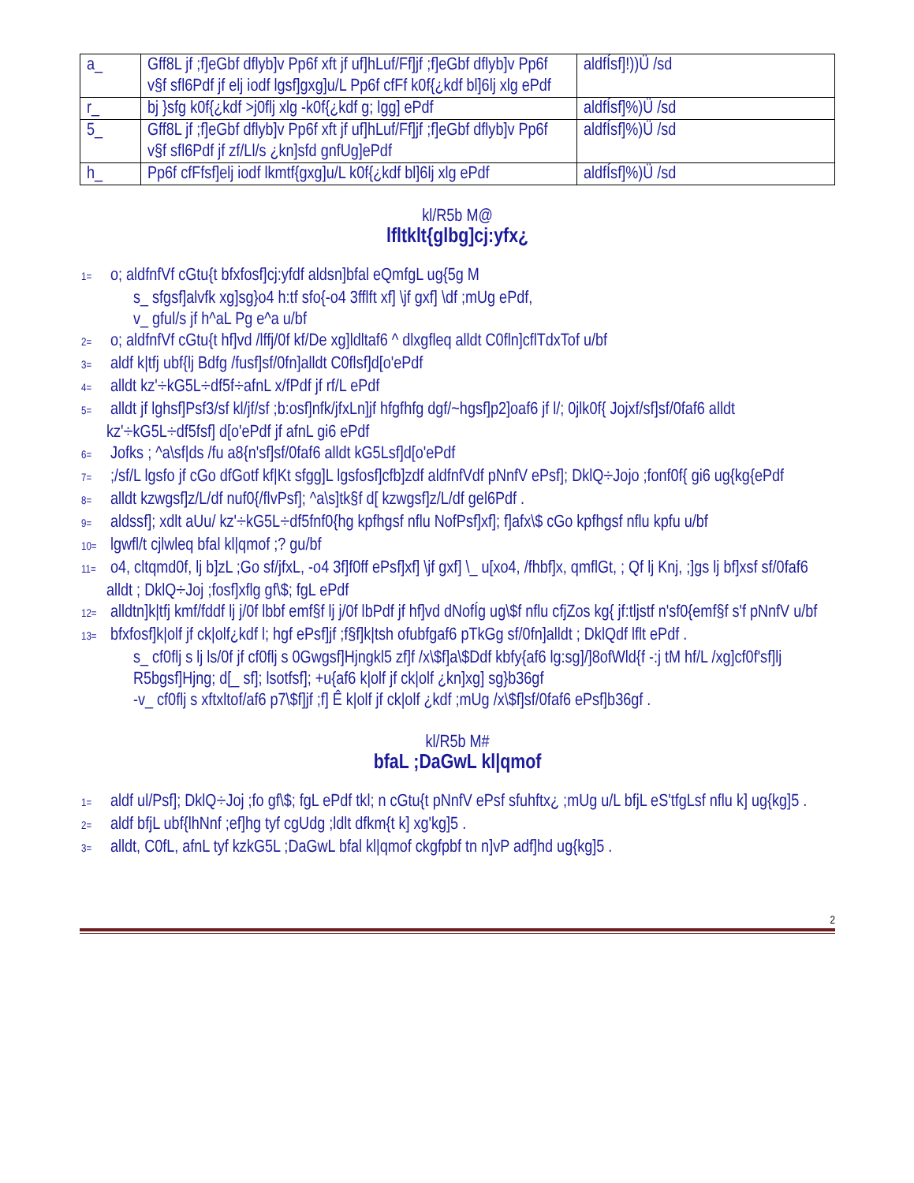| a_ | Gff8L jf ;f]eGbf dflyb]v Pp6f xft jf uf]hLuf/Ff]jf ;f]eGbf dflyb]v Pp6f v§f sfl6Pdf jf elj iodf lgsf]gxg]u/L Pp6f cfFf k0f{¿kdf bl]6lj xlg ePdf | aldfÍsf]!))Ü /sd |
| r_ | bj }sfg k0f{¿kdf >j0flj xlg -k0f{¿kdf g; lgg] ePdf | aldfÍsf]%)Ü /sd |
| 5_ | Gff8L jf ;f]eGbf dflyb]v Pp6f xft jf uf]hLuf/Ff]jf ;f]eGbf dflyb]v Pp6f v§f sfl6Pdf jf zf/Ll/s ¿kn]sfd gnfUg]ePdf | aldfÍsf]%)Ü /sd |
| h_ | Pp6f cfFfsf]elj iodf lkmtf{gxg]u/L k0f{¿kdf bl]6lj xlg ePdf | aldfÍsf]%)Ü /sd |
kl/R5b M@
lfltklt{glbg]cj:yfx¿
1= o; aldfnfVf cGtu{t bfxfosf]cj:yfdf aldsn]bfal eQmfgL ug{5g M
s_ sfgsf]alvfk xg]sg}o4 h:tf sfo{-o4 3fflft xf] \jf gxf] \df ;mUg ePdf,
v_ gful/s jf h^aL Pg e^a u/bf
2= o; aldfnfVf cGtu{t hf]vd /lffj/0f kf/De xg]ldltaf6 ^ dlxgfleq alldt C0fln]cflTdxTof u/bf
3= aldf k|tfj ubf{lj Bdfg /fusf]sf/0fn]alldt C0flsf]d[o'ePdf
4= alldt kz'÷kG5L÷df5f÷afnL x/fPdf jf rf/L ePdf
5= alldt jf lghsf]Psf3/sf kl/jf/sf ;b:osf]nfk/jfxLn]jf hfgfhfg dgf/~hgsf]p2]oaf6 jf l/; 0jlk0f{ Jojxf/sf]sf/0faf6 alldt kz'÷kG5L÷df5fsf] d[o'ePdf jf afnL gi6 ePdf
6= Jofks ; ^a\sf|ds /fu a8{n'sf]sf/0faf6 alldt kG5Lsf]d[o'ePdf
7= ;/sf/L lgsfo jf cGo dfGotf kf|Kt sfgg]L lgsfosf]cfb]zdf aldfnfVdf pNnfV ePsf]; DklQ÷Jojo ;fonf0f{ gi6 ug{kg{ePdf
8= alldt kzwgsf]z/L/df nuf0{/flvPsf]; ^a\s]tk§f d[ kzwgsf]z/L/df gel6Pdf .
9= aldssf]; xdlt aUu/ kz'÷kG5L÷df5fnf0{hg kpfhgsf nflu NofPsf]xf]; f]afx\$ cGo kpfhgsf nflu kpfu u/bf
10= lgwfl/t cjlwleq bfal kl|qmof ;? gu/bf
11= o4, cltqmd0f, lj b]zL ;Go sf/jfxL, -o4 3f]f0ff ePsf]xf] \jf gxf] \_ u[xo4, /fhbf]x, qmflGt, ; Qf lj Knj, ;]gs lj bf]xsf sf/0faf6 alldt ; DklQ÷Joj ;fosf]xflg gf\$; fgL ePdf
12= alldtn]k|tfj kmf/fddf lj j/0f lbbf emf§f lj j/0f lbPdf jf hf]vd dNofÍg ug\$f nflu cfjZos kg{ jf:tljstf n'sf0{emf§f s'f pNnfV u/bf
13= bfxfosf]k|olf jf ck|olf¿kdf l; hgf ePsf]jf ;f§f]k|tsh ofubfgaf6 pTkGg sf/0fn]alldt ; DklQdf lflt ePdf .
s_ cf0flj s lj ls/0f jf cf0flj s 0Gwgsf]Hjngkl5 zf]f /x\$f]a\$Ddf kbfy{af6 lg:sg]/]8ofWld{f -:j tM hf/L /xg]cf0f'sf]lj R5bgsf]Hjng; d[_ sf]; lsotfsf]; +u{af6 k|olf jf ck|olf ¿kn]xg] sg}b36gf
-v_ cf0flj s xftxltof/af6 p7\$f]jf ;f] Ê k|olf jf ck|olf ¿kdf ;mUg /x\$f]sf/0faf6 ePsf]b36gf .
kl/R5b M#
bfaL ;DaGwL kl|qmof
1= aldf ul/Psf]; DklQ÷Joj ;fo gf\$; fgL ePdf tkl; n cGtu{t pNnfV ePsf sfuhftx¿ ;mUg u/L bfjL eS'tfgLsf nflu k] ug{kg]5 .
2= aldf bfjL ubf{lhNnf ;ef]hg tyf cgUdg ;ldlt dfkm{t k] xg'kg]5 .
3= alldt, C0fL, afnL tyf kzkG5L ;DaGwL bfal kl|qmof ckgfpbf tn n]vP adf]hd ug{kg]5 .
2